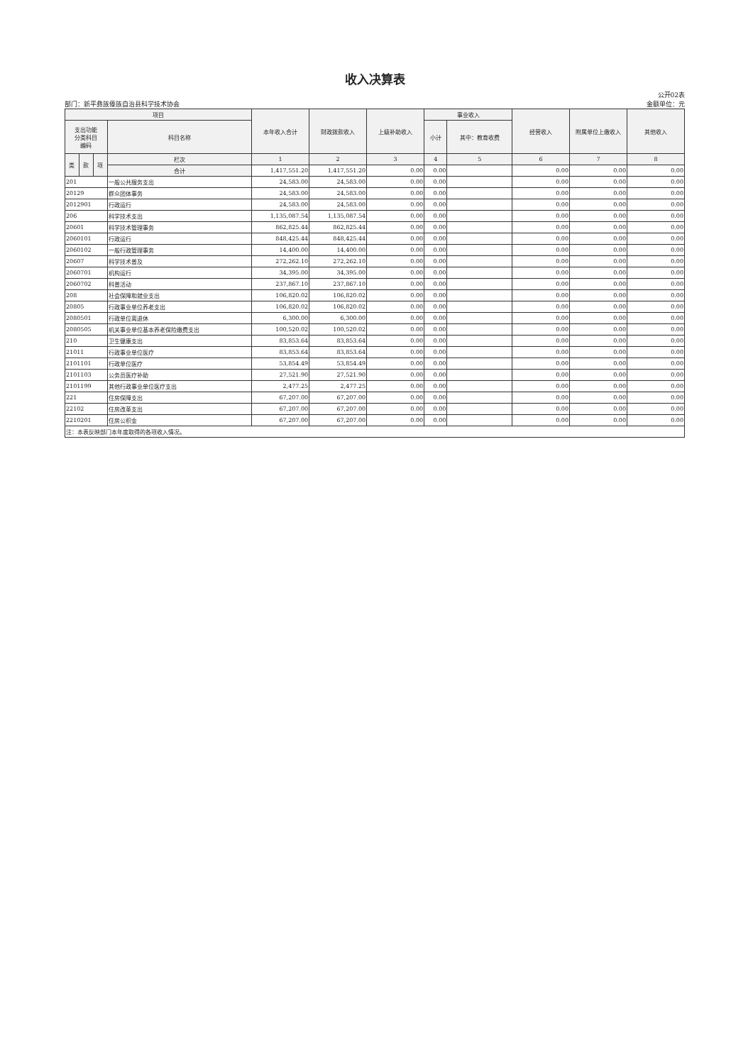收入决算表
部门：新平彝族傣族自治县科学技术协会
公开02表
金额单位：元
| 项目 | | | | 本年收入合计 | 财政拨款收入 | 上级补助收入 | 事业收入 | | 经营收入 | 附属单位上缴收入 | 其他收入 |
| --- | --- | --- | --- | --- | --- | --- | --- | --- | --- | --- | --- |
| 支出功能 分类科目 编码 | | | 科目名称 | | | | 小计 | 其中：教育收费 | | | |
| 类 | 款 | 项 | 栏次 | 1 | 2 | 3 | 4 | 5 | 6 | 7 | 8 |
| | | | 合计 | 1,417,551.20 | 1,417,551.20 | 0.00 | 0.00 | | 0.00 | 0.00 | 0.00 |
| 201 | | | 一般公共服务支出 | 24,583.00 | 24,583.00 | 0.00 | 0.00 | | 0.00 | 0.00 | 0.00 |
| 20129 | | | 群众团体事务 | 24,583.00 | 24,583.00 | 0.00 | 0.00 | | 0.00 | 0.00 | 0.00 |
| 2012901 | | | 行政运行 | 24,583.00 | 24,583.00 | 0.00 | 0.00 | | 0.00 | 0.00 | 0.00 |
| 206 | | | 科学技术支出 | 1,135,087.54 | 1,135,087.54 | 0.00 | 0.00 | | 0.00 | 0.00 | 0.00 |
| 20601 | | | 科学技术管理事务 | 862,825.44 | 862,825.44 | 0.00 | 0.00 | | 0.00 | 0.00 | 0.00 |
| 2060101 | | | 行政运行 | 848,425.44 | 848,425.44 | 0.00 | 0.00 | | 0.00 | 0.00 | 0.00 |
| 2060102 | | | 一般行政管理事务 | 14,400.00 | 14,400.00 | 0.00 | 0.00 | | 0.00 | 0.00 | 0.00 |
| 20607 | | | 科学技术普及 | 272,262.10 | 272,262.10 | 0.00 | 0.00 | | 0.00 | 0.00 | 0.00 |
| 2060701 | | | 机构运行 | 34,395.00 | 34,395.00 | 0.00 | 0.00 | | 0.00 | 0.00 | 0.00 |
| 2060702 | | | 科普活动 | 237,867.10 | 237,867.10 | 0.00 | 0.00 | | 0.00 | 0.00 | 0.00 |
| 208 | | | 社会保障和就业支出 | 106,820.02 | 106,820.02 | 0.00 | 0.00 | | 0.00 | 0.00 | 0.00 |
| 20805 | | | 行政事业单位养老支出 | 106,820.02 | 106,820.02 | 0.00 | 0.00 | | 0.00 | 0.00 | 0.00 |
| 2080501 | | | 行政单位离退休 | 6,300.00 | 6,300.00 | 0.00 | 0.00 | | 0.00 | 0.00 | 0.00 |
| 2080505 | | | 机关事业单位基本养老保险缴费支出 | 100,520.02 | 100,520.02 | 0.00 | 0.00 | | 0.00 | 0.00 | 0.00 |
| 210 | | | 卫生健康支出 | 83,853.64 | 83,853.64 | 0.00 | 0.00 | | 0.00 | 0.00 | 0.00 |
| 21011 | | | 行政事业单位医疗 | 83,853.64 | 83,853.64 | 0.00 | 0.00 | | 0.00 | 0.00 | 0.00 |
| 2101101 | | | 行政单位医疗 | 53,854.49 | 53,854.49 | 0.00 | 0.00 | | 0.00 | 0.00 | 0.00 |
| 2101103 | | | 公务员医疗补助 | 27,521.90 | 27,521.90 | 0.00 | 0.00 | | 0.00 | 0.00 | 0.00 |
| 2101199 | | | 其他行政事业单位医疗支出 | 2,477.25 | 2,477.25 | 0.00 | 0.00 | | 0.00 | 0.00 | 0.00 |
| 221 | | | 住房保障支出 | 67,207.00 | 67,207.00 | 0.00 | 0.00 | | 0.00 | 0.00 | 0.00 |
| 22102 | | | 住房改革支出 | 67,207.00 | 67,207.00 | 0.00 | 0.00 | | 0.00 | 0.00 | 0.00 |
| 2210201 | | | 住房公积金 | 67,207.00 | 67,207.00 | 0.00 | 0.00 | | 0.00 | 0.00 | 0.00 |
| 注：本表反映部门本年度取得的各项收入情况。 | | | | | | | | | | | |